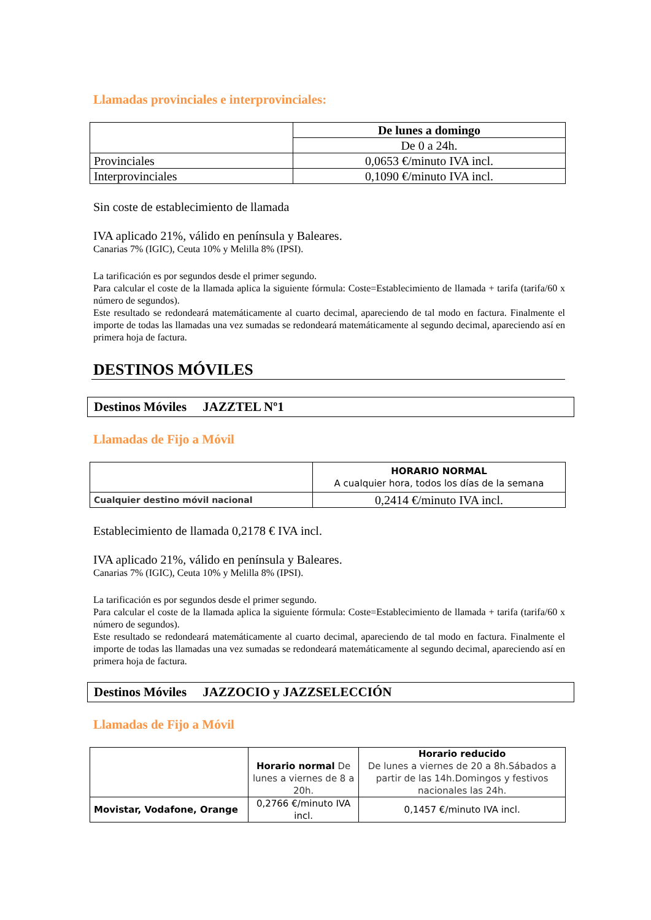Llamadas provinciales e interprovinciales:
| | De lunes a domingo |
| | De 0 a 24h. |
| Provinciales | 0,0653 €/minuto IVA incl. |
| Interprovinciales | 0,1090 €/minuto IVA incl. |
Sin coste de establecimiento de llamada
IVA aplicado 21%, válido en península y Baleares.
Canarias 7% (IGIC), Ceuta 10% y Melilla 8% (IPSI).
La tarificación es por segundos desde el primer segundo.
Para calcular el coste de la llamada aplica la siguiente fórmula: Coste=Establecimiento de llamada + tarifa (tarifa/60 x número de segundos).
Este resultado se redondeará matemáticamente al cuarto decimal, apareciendo de tal modo en factura. Finalmente el importe de todas las llamadas una vez sumadas se redondeará matemáticamente al segundo decimal, apareciendo así en primera hoja de factura.
DESTINOS MÓVILES
Destinos Móviles JAZZTEL Nº1
Llamadas de Fijo a Móvil
| | HORARIO NORMAL A cualquier hora, todos los días de la semana |
| Cualquier destino móvil nacional | 0,2414 €/minuto IVA incl. |
Establecimiento de llamada 0,2178 € IVA incl.
IVA aplicado 21%, válido en península y Baleares.
Canarias 7% (IGIC), Ceuta 10% y Melilla 8% (IPSI).
La tarificación es por segundos desde el primer segundo.
Para calcular el coste de la llamada aplica la siguiente fórmula: Coste=Establecimiento de llamada + tarifa (tarifa/60 x número de segundos).
Este resultado se redondeará matemáticamente al cuarto decimal, apareciendo de tal modo en factura. Finalmente el importe de todas las llamadas una vez sumadas se redondeará matemáticamente al segundo decimal, apareciendo así en primera hoja de factura.
Destinos Móviles JAZZOCIO y JAZZSELECCIÓN
Llamadas de Fijo a Móvil
| | Horario normal De lunes a viernes de 8 a 20h. | Horario reducido De lunes a viernes de 20 a 8h.Sábados a partir de las 14h.Domingos y festivos nacionales las 24h. |
| Movistar, Vodafone, Orange | 0,2766 €/minuto IVA incl. | 0,1457 €/minuto IVA incl. |